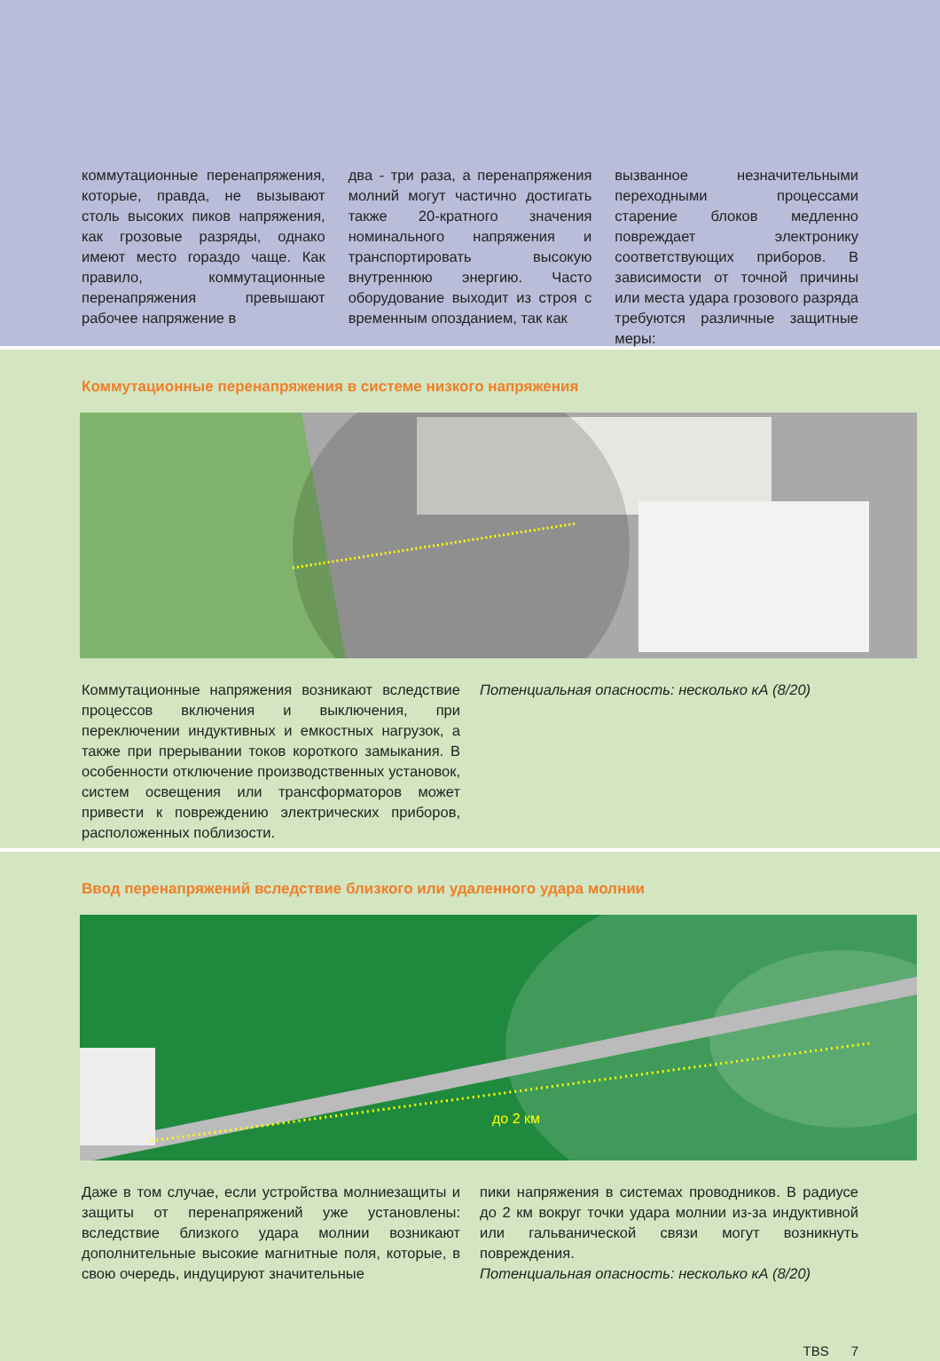коммутационные перенапряжения, которые, правда, не вызывают столь высоких пиков напряжения, как грозовые разряды, однако имеют место гораздо чаще. Как правило, коммутационные перенапряжения превышают рабочее напряжение в
два - три раза, а перенапряжения молний могут частично достигать также 20-кратного значения номинального напряжения и транспортировать высокую внутреннюю энергию. Часто оборудование выходит из строя с временным опозданием, так как
вызванное незначительными переходными процессами старение блоков медленно повреждает электронику соответствующих приборов. В зависимости от точной причины или места удара грозового разряда требуются различные защитные меры:
Коммутационные перенапряжения в системе низкого напряжения
Коммутационные напряжения возникают вследствие процессов включения и выключения, при переключении индуктивных и емкостных нагрузок, а также при прерывании токов короткого замыкания. В особенности отключение производственных установок, систем освещения или трансформаторов может привести к повреждению электрических приборов, расположенных поблизости.
Потенциальная опасность: несколько кА (8/20)
Ввод перенапряжений вследствие близкого или удаленного удара молнии
до 2 км
Даже в том случае, если устройства молниезащиты и защиты от перенапряжений уже установлены: вследствие близкого удара молнии возникают дополнительные высокие магнитные поля, которые, в свою очередь, индуцируют значительные
пики напряжения в системах проводников. В радиусе до 2 км вокруг точки удара молнии из-за индуктивной или гальванической связи могут возникнуть повреждения.
Потенциальная опасность: несколько кА (8/20)
TBS 7